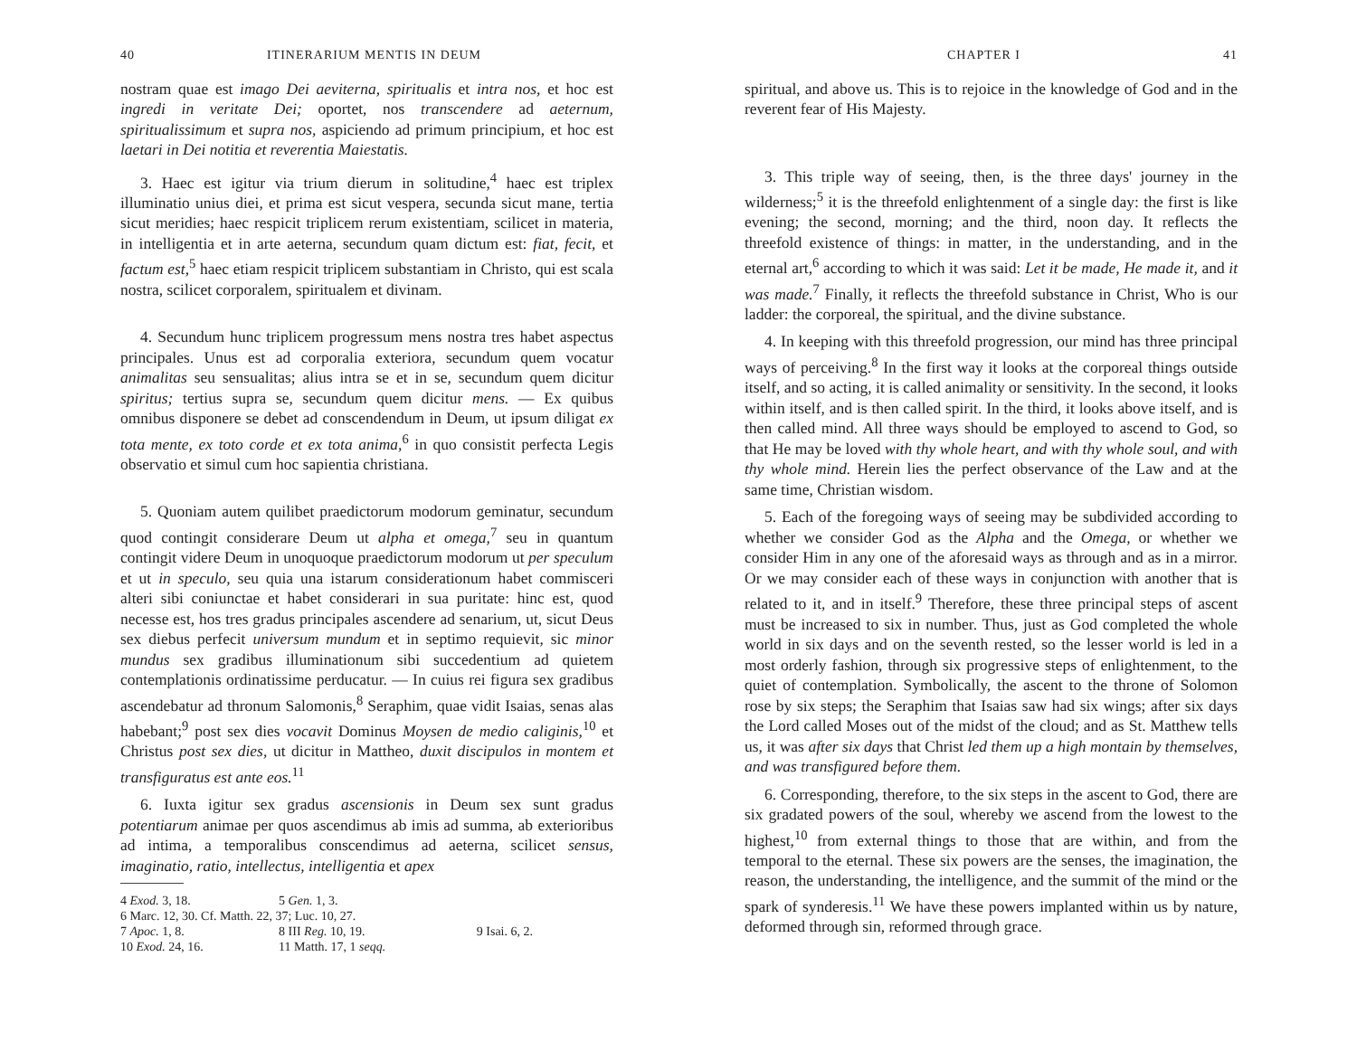40 ITINERARIUM MENTIS IN DEUM
nostram quae est imago Dei aeviterna, spiritualis et intra nos, et hoc est ingredi in veritate Dei; oportet, nos transcendere ad aeternum, spiritualissimum et supra nos, aspiciendo ad primum principium, et hoc est laetari in Dei notitia et reverentia Maiestatis.
3. Haec est igitur via trium dierum in solitudine,<sup>4</sup> haec est triplex illuminatio unius diei, et prima est sicut vespera, secunda sicut mane, tertia sicut meridies; haec respicit triplicem rerum existentiam, scilicet in materia, in intelligentia et in arte aeterna, secundum quam dictum est: fiat, fecit, et factum est,<sup>5</sup> haec etiam respicit triplicem substantiam in Christo, qui est scala nostra, scilicet corporalem, spiritualem et divinam.
4. Secundum hunc triplicem progressum mens nostra tres habet aspectus principales. Unus est ad corporalia exteriora, secundum quem vocatur animalitas seu sensualitas; alius intra se et in se, secundum quem dicitur spiritus; tertius supra se, secundum quem dicitur mens. — Ex quibus omnibus disponere se debet ad conscendendum in Deum, ut ipsum diligat ex tota mente, ex toto corde et ex tota anima,<sup>6</sup> in quo consistit perfecta Legis observatio et simul cum hoc sapientia christiana.
5. Quoniam autem quilibet praedictorum modorum geminatur, secundum quod contingit considerare Deum ut alpha et omega,<sup>7</sup> seu in quantum contingit videre Deum in unoquoque praedictorum modorum ut per speculum et ut in speculo, seu quia una istarum considerationum habet commisceri alteri sibi coniunctae et habet considerari in sua puritate: hinc est, quod necesse est, hos tres gradus principales ascendere ad senarium, ut, sicut Deus sex diebus perfecit universum mundum et in septimo requievit, sic minor mundus sex gradibus illuminationum sibi succedentium ad quietem contemplationis ordinatissime perducatur. — In cuius rei figura sex gradibus ascendebatur ad thronum Salomonis,<sup>8</sup> Seraphim, quae vidit Isaias, senas alas habebant;<sup>9</sup> post sex dies vocavit Dominus Moysen de medio caliginis,<sup>10</sup> et Christus post sex dies, ut dicitur in Mattheo, duxit discipulos in montem et transfiguratus est ante eos.<sup>11</sup>
6. Iuxta igitur sex gradus ascensionis in Deum sex sunt gradus potentiarum animae per quos ascendimus ab imis ad summa, ab exterioribus ad intima, a temporalibus conscendimus ad aeterna, scilicet sensus, imaginatio, ratio, intellectus, intelligentia et apex
| 4 Exod. 3, 18. | 5 Gen. 1, 3. | |
| 6 Marc. 12, 30. Cf. Matth. 22, 37; Luc. 10, 27. | | |
| 7 Apoc. 1, 8. | 8 III Reg. 10, 19. | 9 Isai. 6, 2. |
| 10 Exod. 24, 16. | 11 Matth. 17, 1 seqq. | |
CHAPTER I 41
spiritual, and above us. This is to rejoice in the knowledge of God and in the reverent fear of His Majesty.
3. This triple way of seeing, then, is the three days' journey in the wilderness;<sup>5</sup> it is the threefold enlightenment of a single day: the first is like evening; the second, morning; and the third, noon day. It reflects the threefold existence of things: in matter, in the understanding, and in the eternal art,<sup>6</sup> according to which it was said: Let it be made, He made it, and it was made.<sup>7</sup> Finally, it reflects the threefold substance in Christ, Who is our ladder: the corporeal, the spiritual, and the divine substance.
4. In keeping with this threefold progression, our mind has three principal ways of perceiving.<sup>8</sup> In the first way it looks at the corporeal things outside itself, and so acting, it is called animality or sensitivity. In the second, it looks within itself, and is then called spirit. In the third, it looks above itself, and is then called mind. All three ways should be employed to ascend to God, so that He may be loved with thy whole heart, and with thy whole soul, and with thy whole mind. Herein lies the perfect observance of the Law and at the same time, Christian wisdom.
5. Each of the foregoing ways of seeing may be subdivided according to whether we consider God as the Alpha and the Omega, or whether we consider Him in any one of the aforesaid ways as through and as in a mirror. Or we may consider each of these ways in conjunction with another that is related to it, and in itself.<sup>9</sup> Therefore, these three principal steps of ascent must be increased to six in number. Thus, just as God completed the whole world in six days and on the seventh rested, so the lesser world is led in a most orderly fashion, through six progressive steps of enlightenment, to the quiet of contemplation. Symbolically, the ascent to the throne of Solomon rose by six steps; the Seraphim that Isaias saw had six wings; after six days the Lord called Moses out of the midst of the cloud; and as St. Matthew tells us, it was after six days that Christ led them up a high montain by themselves, and was transfigured before them.
6. Corresponding, therefore, to the six steps in the ascent to God, there are six gradated powers of the soul, whereby we ascend from the lowest to the highest,<sup>10</sup> from external things to those that are within, and from the temporal to the eternal. These six powers are the senses, the imagination, the reason, the understanding, the intelligence, and the summit of the mind or the spark of synderesis.<sup>11</sup> We have these powers implanted within us by nature, deformed through sin, reformed through grace.